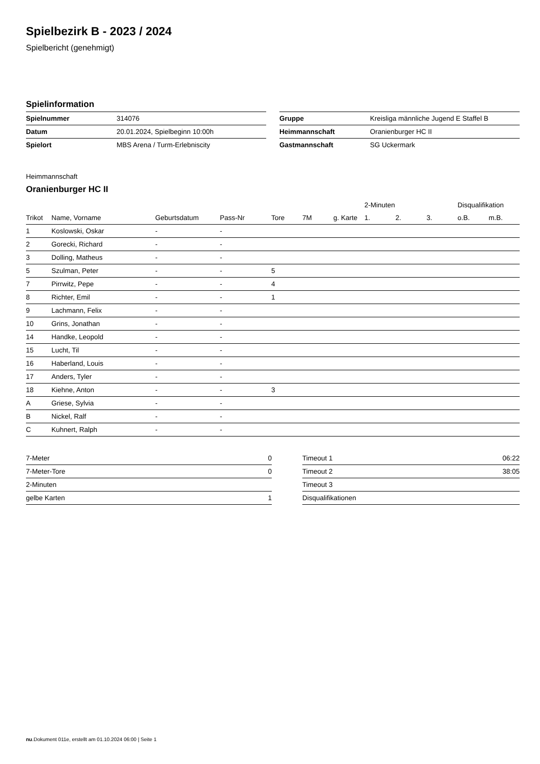Spielbezirk B - 2023 / 2024
Spielbericht (genehmigt)
Spielinformation
| Spielnummer | 314076 |
| Datum | 20.01.2024, Spielbeginn 10:00h |
| Spielort | MBS Arena / Turm-Erlebniscity |
| Gruppe | Kreisliga männliche Jugend E Staffel B |
| Heimmannschaft | Oranienburger HC II |
| Gastmannschaft | SG Uckermark |
Heimmannschaft
Oranienburger HC II
| | | | | | | | 2-Minuten | | | Disqualifikation | |
| --- | --- | --- | --- | --- | --- | --- | --- | --- | --- | --- | --- |
| Trikot | Name, Vorname | Geburtsdatum | Pass-Nr | Tore | 7M | g. Karte | 1. | 2. | 3. | o.B. | m.B. |
| 1 | Koslowski, Oskar | - | - | | | | | | | | |
| 2 | Gorecki, Richard | - | - | | | | | | | | |
| 3 | Dolling, Matheus | - | - | | | | | | | | |
| 5 | Szulman, Peter | - | - | 5 | | | | | | | |
| 7 | Pirrwitz, Pepe | - | - | 4 | | | | | | | |
| 8 | Richter, Emil | - | - | 1 | | | | | | | |
| 9 | Lachmann, Felix | - | - | | | | | | | | |
| 10 | Grins, Jonathan | - | - | | | | | | | | |
| 14 | Handke, Leopold | - | - | | | | | | | | |
| 15 | Lucht, Til | - | - | | | | | | | | |
| 16 | Haberland, Louis | - | - | | | | | | | | |
| 17 | Anders, Tyler | - | - | | | | | | | | |
| 18 | Kiehne, Anton | - | - | 3 | | | | | | | |
| A | Griese, Sylvia | - | - | | | | | | | | |
| B | Nickel, Ralf | - | - | | | | | | | | |
| C | Kuhnert, Ralph | - | - | | | | | | | | |
| 7-Meter | 0 |
| 7-Meter-Tore | 0 |
| 2-Minuten | |
| gelbe Karten | 1 |
| Timeout 1 | 06:22 |
| Timeout 2 | 38:05 |
| Timeout 3 | |
| Disqualifikationen | |
nu.Dokument 011e, erstellt am 01.10.2024 06:00 | Seite 1